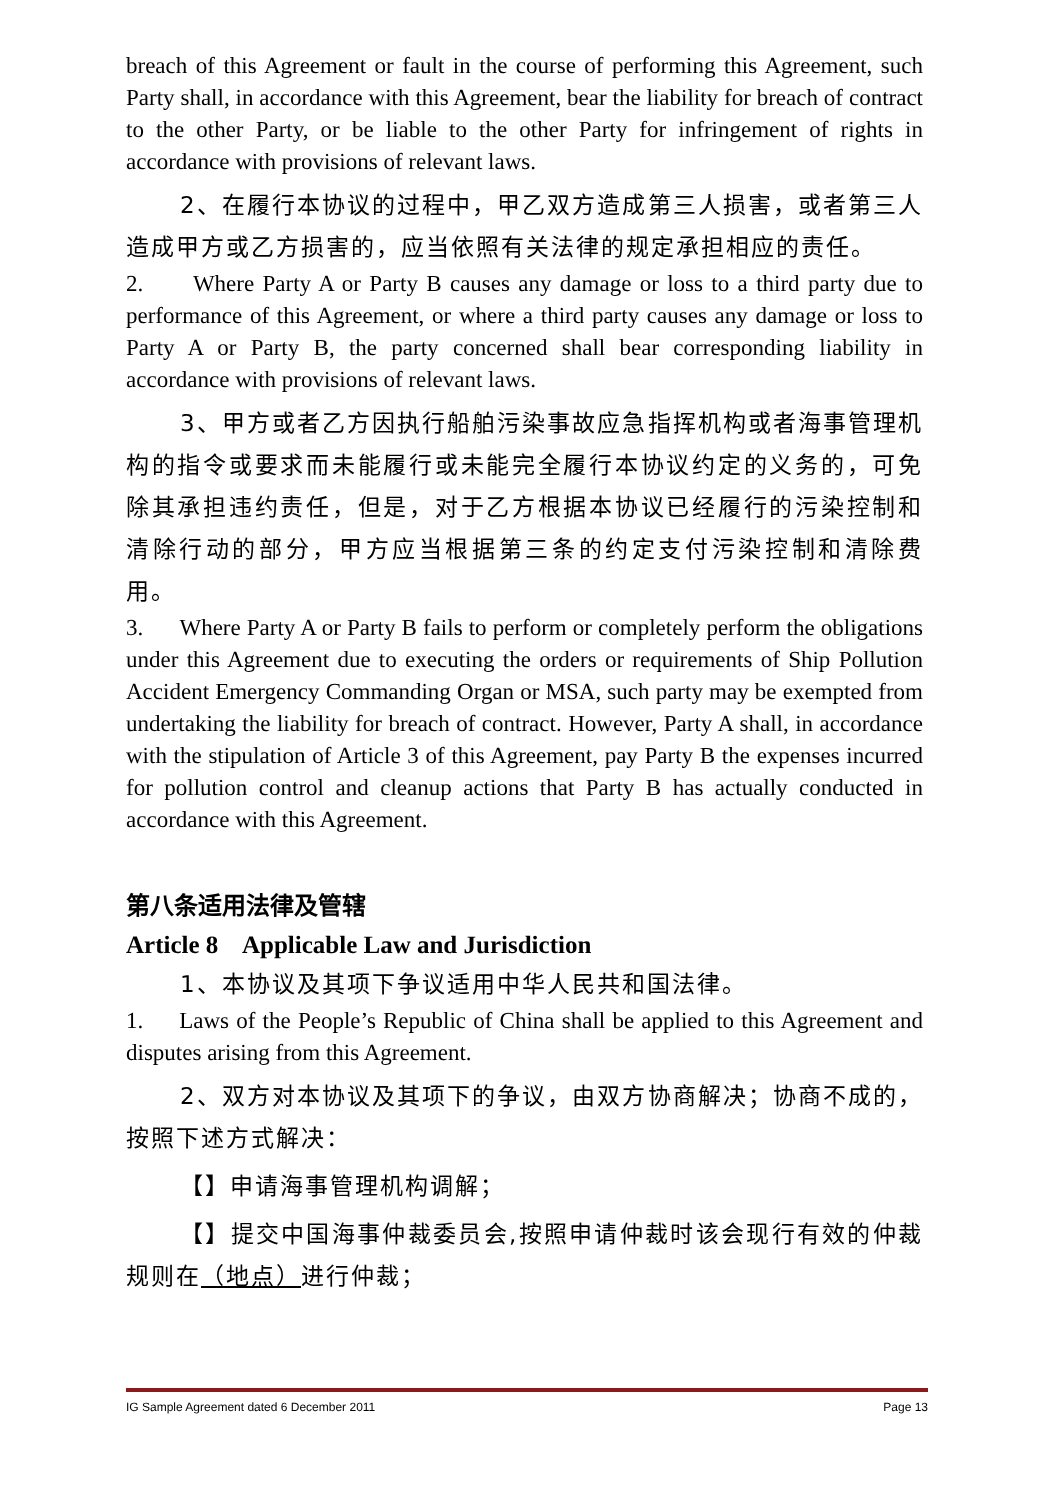breach of this Agreement or fault in the course of performing this Agreement, such Party shall, in accordance with this Agreement, bear the liability for breach of contract to the other Party, or be liable to the other Party for infringement of rights in accordance with provisions of relevant laws.
2、在履行本协议的过程中，甲乙双方造成第三人损害，或者第三人造成甲方或乙方损害的，应当依照有关法律的规定承担相应的责任。
2. Where Party A or Party B causes any damage or loss to a third party due to performance of this Agreement, or where a third party causes any damage or loss to Party A or Party B, the party concerned shall bear corresponding liability in accordance with provisions of relevant laws.
3、甲方或者乙方因执行船舶污染事故应急指挥机构或者海事管理机构的指令或要求而未能履行或未能完全履行本协议约定的义务的，可免除其承担违约责任，但是，对于乙方根据本协议已经履行的污染控制和清除行动的部分，甲方应当根据第三条的约定支付污染控制和清除费用。
3. Where Party A or Party B fails to perform or completely perform the obligations under this Agreement due to executing the orders or requirements of Ship Pollution Accident Emergency Commanding Organ or MSA, such party may be exempted from undertaking the liability for breach of contract. However, Party A shall, in accordance with the stipulation of Article 3 of this Agreement, pay Party B the expenses incurred for pollution control and cleanup actions that Party B has actually conducted in accordance with this Agreement.
第八条适用法律及管辖
Article 8 Applicable Law and Jurisdiction
1、本协议及其项下争议适用中华人民共和国法律。
1. Laws of the People’s Republic of China shall be applied to this Agreement and disputes arising from this Agreement.
2、双方对本协议及其项下的争议，由双方协商解决；协商不成的，按照下述方式解决：
【】申请海事管理机构调解；
【】提交中国海事仲裁委员会,按照申请仲裁时该会现行有效的仲裁规则在（地点）进行仲裁；
IG Sample Agreement dated 6 December 2011 Page 13